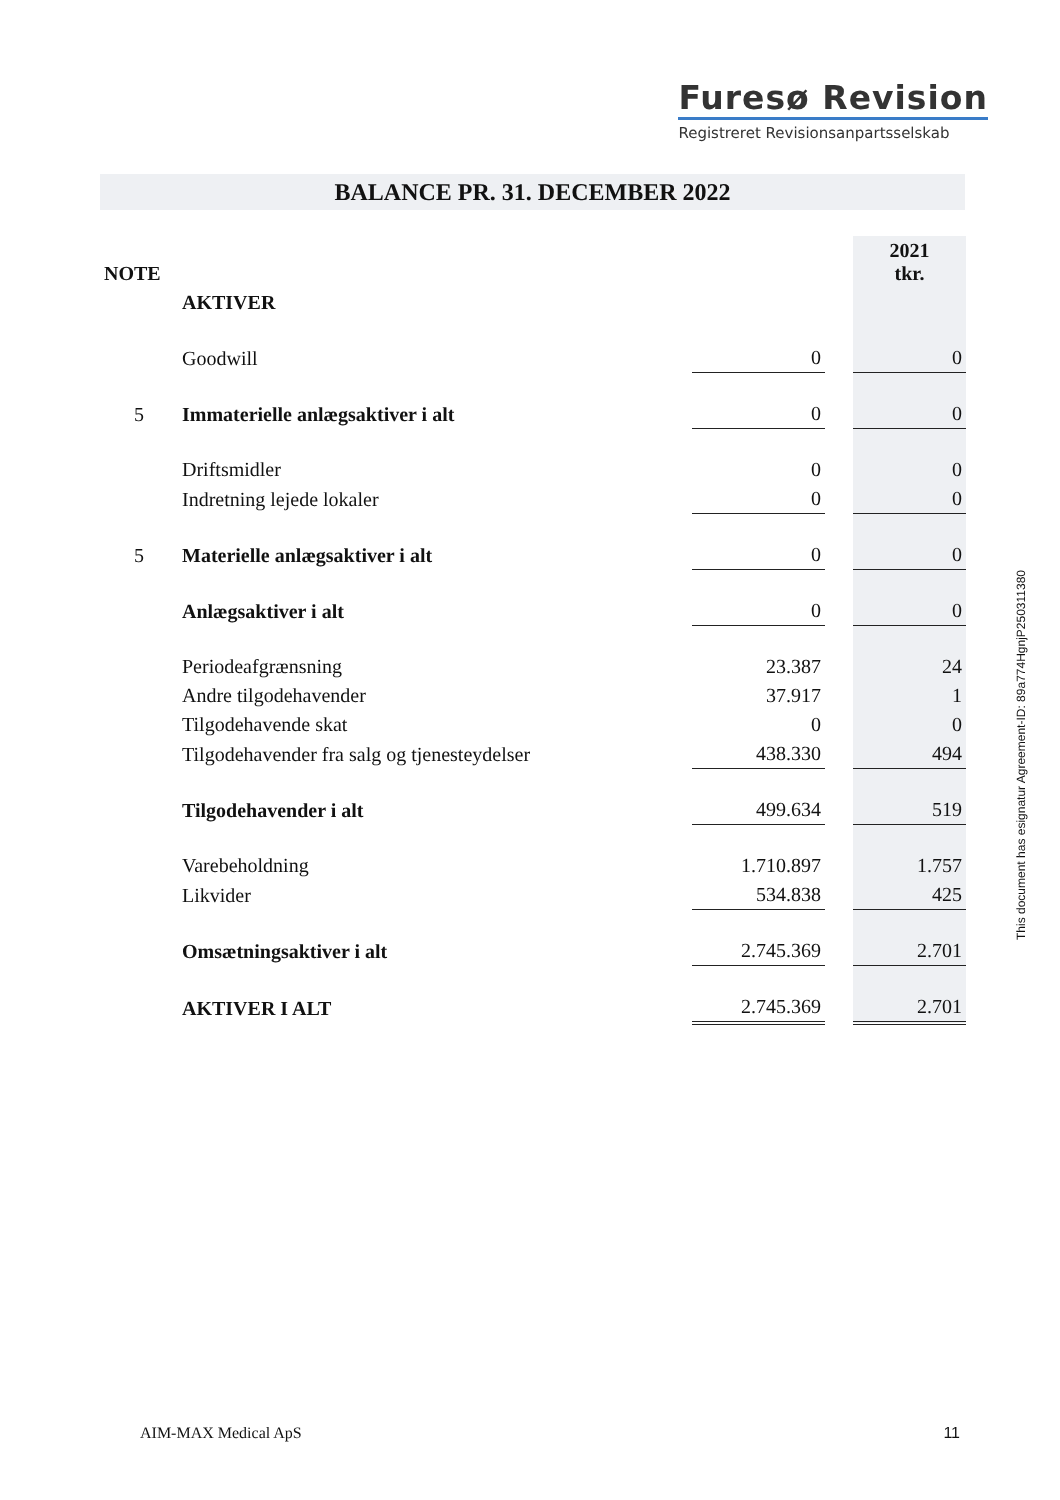Furesø Revision
Registreret Revisionsanpartsselskab
BALANCE PR. 31. DECEMBER 2022
| NOTE | | | | 2021 tkr. |
| | AKTIVER | | | |
| | Goodwill | 0 | | 0 |
| 5 | Immaterielle anlægsaktiver i alt | 0 | | 0 |
| | Driftsmidler | 0 | | 0 |
| | Indretning lejede lokaler | 0 | | 0 |
| 5 | Materielle anlægsaktiver i alt | 0 | | 0 |
| | Anlægsaktiver i alt | 0 | | 0 |
| | Periodeafgrænsning | 23.387 | | 24 |
| | Andre tilgodehavender | 37.917 | | 1 |
| | Tilgodehavende skat | 0 | | 0 |
| | Tilgodehavender fra salg og tjenesteydelser | 438.330 | | 494 |
| | Tilgodehavender i alt | 499.634 | | 519 |
| | Varebeholdning | 1.710.897 | | 1.757 |
| | Likvider | 534.838 | | 425 |
| | Omsætningsaktiver i alt | 2.745.369 | | 2.701 |
| | AKTIVER I ALT | 2.745.369 | | 2.701 |
This document has esignatur Agreement-ID: 89a774HgnjP250311380
AIM-MAX Medical ApS 11